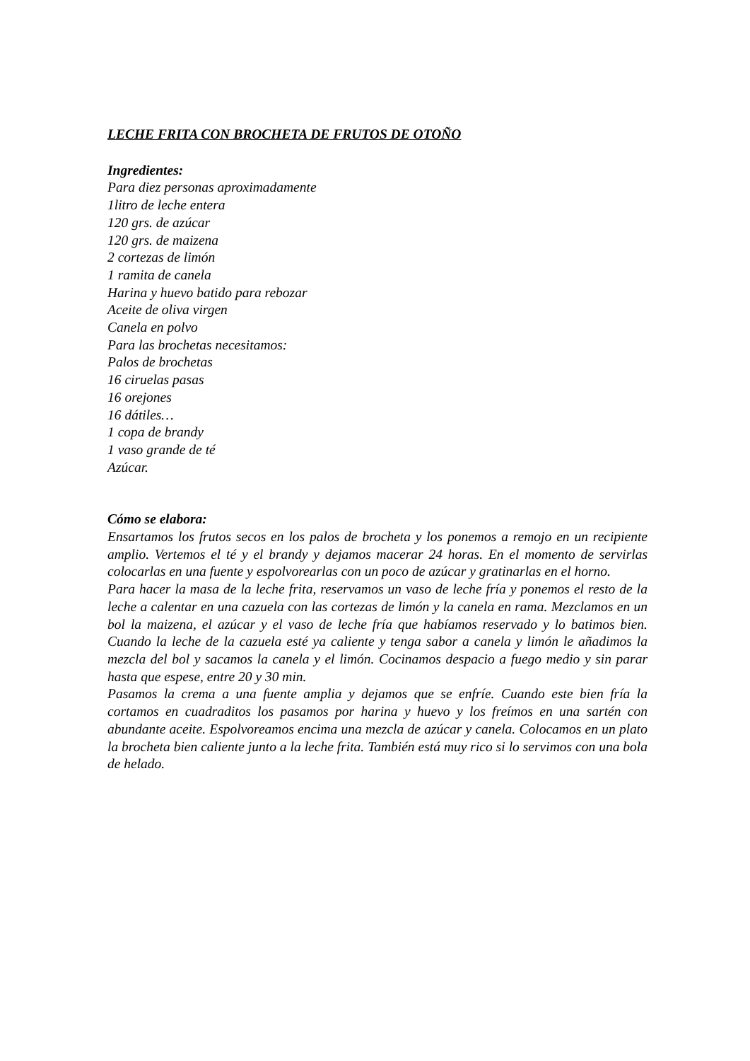LECHE FRITA CON BROCHETA DE FRUTOS DE OTOÑO
Ingredientes:
Para diez personas aproximadamente
1litro de leche entera
120 grs. de azúcar
120 grs. de maizena
2 cortezas de limón
1 ramita de canela
Harina y huevo batido para rebozar
Aceite de oliva virgen
Canela en polvo
Para las brochetas necesitamos:
Palos de brochetas
16 ciruelas pasas
16 orejones
16 dátiles…
1 copa de brandy
1 vaso grande de té
Azúcar.
Cómo se elabora:
Ensartamos los frutos secos en los palos de brocheta y los ponemos a remojo en un recipiente amplio. Vertemos el té y el brandy y dejamos macerar 24 horas. En el momento de servirlas colocarlas en una fuente y espolvorearlas con un poco de azúcar y gratinarlas en el horno.
Para hacer la masa de la leche frita, reservamos un vaso de leche fría y ponemos el resto de la leche a calentar en una cazuela con las cortezas de limón y la canela en rama. Mezclamos en un bol la maizena, el azúcar y el vaso de leche fría que habíamos reservado y lo batimos bien. Cuando la leche de la cazuela esté ya caliente y tenga sabor a canela y limón le añadimos la mezcla del bol y sacamos la canela y el limón. Cocinamos despacio a fuego medio y sin parar hasta que espese, entre 20 y 30 min.
Pasamos la crema a una fuente amplia y dejamos que se enfríe. Cuando este bien fría la cortamos en cuadraditos los pasamos por harina y huevo y los freímos en una sartén con abundante aceite. Espolvoreamos encima una mezcla de azúcar y canela. Colocamos en un plato la brocheta bien caliente junto a la leche frita. También está muy rico si lo servimos con una bola de helado.